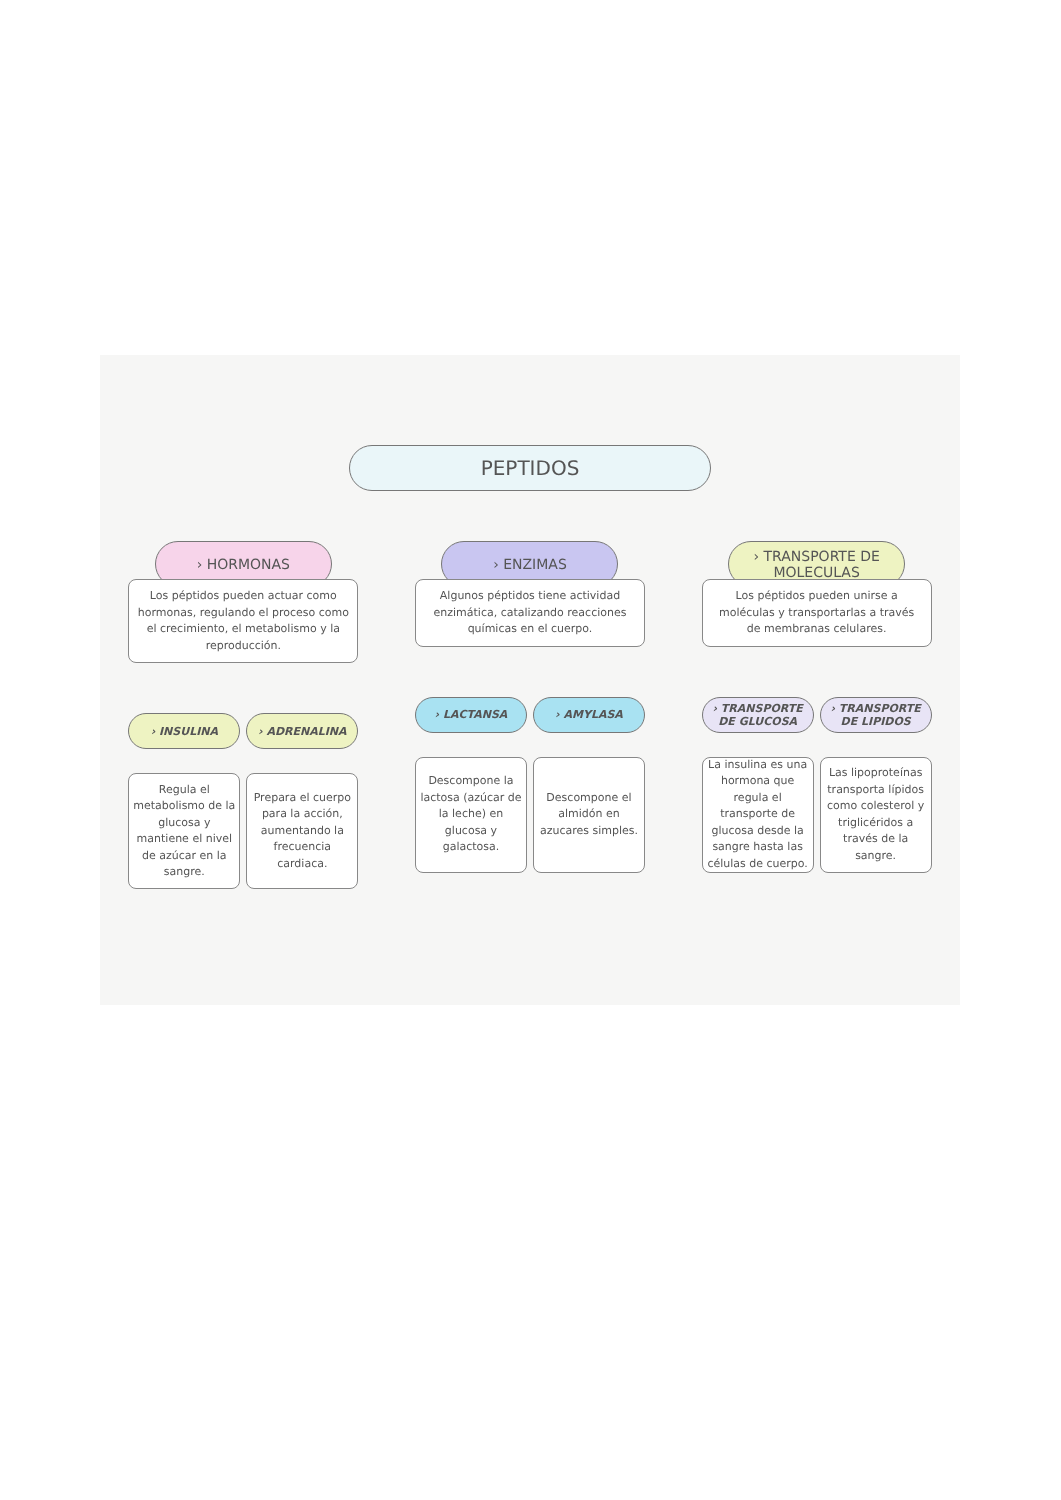PEPTIDOS
› HORMONAS
Los péptidos pueden actuar como hormonas, regulando el proceso como el crecimiento, el metabolismo y la reproducción.
› INSULINA
Regula el metabolismo de la glucosa y mantiene el nivel de azúcar en la sangre.
› ADRENALINA
Prepara el cuerpo para la acción, aumentando la frecuencia cardiaca.
› ENZIMAS
Algunos péptidos tiene actividad enzimática, catalizando reacciones químicas en el cuerpo.
› LACTANSA
Descompone la lactosa (azúcar de la leche) en glucosa y galactosa.
› AMYLASA
Descompone el almidón en azucares simples.
› TRANSPORTE DE MOLECULAS
Los péptidos pueden unirse a moléculas y transportarlas a través de membranas celulares.
› TRANSPORTE DE GLUCOSA
La insulina es una hormona que regula el transporte de glucosa desde la sangre hasta las células de cuerpo.
› TRANSPORTE DE LIPIDOS
Las lipoproteínas transporta lípidos como colesterol y triglicéridos a través de la sangre.